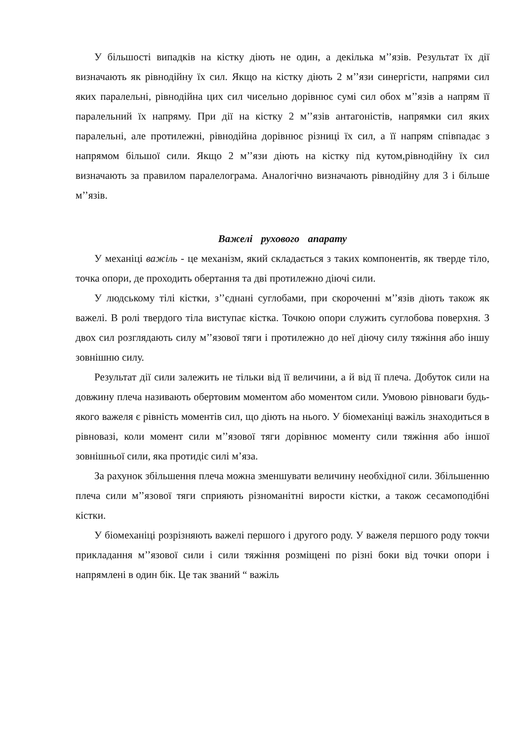У більшості випадків на кістку діють не один, а декілька м’’язів. Результат їх дії визначають як рівнодійну їх сил. Якщо на кістку діють 2 м’’язи синергісти, напрями сил яких паралельні, рівнодійна цих сил чисельно дорівнює сумі сил обох м’’язів а напрям її паралельний їх напряму. При дії на кістку 2 м’’язів антагоністів, напрямки сил яких паралельні, але протилежні, рівнодійна дорівнює різниці їх сил, а її напрям співпадає з напрямом більшої сили. Якщо 2 м’’язи діють на кістку під кутом,рівнодійну їх сил визначають за правилом паралелограма. Аналогічно визначають рівнодійну для 3 і більше м’’язів.
Важелі рухового апарату
У механіці важіль - це механізм, який складається з таких компонентів, як тверде тіло, точка опори, де проходить обертання та дві протилежно діючі сили.
У людському тілі кістки, з’’єднані суглобами, при скороченні м’’язів діють також як важелі. В ролі твердого тіла виступає кістка. Точкою опори служить суглобова поверхня. З двох сил розглядають силу м’’язової тяги і протилежно до неї діючу силу тяжіння або іншу зовнішню силу.
Результат дії сили залежить не тільки від її величини, а й від її плеча. Добуток сили на довжину плеча називають обертовим моментом або моментом сили. Умовою рівноваги будь-якого важеля є рівність моментів сил, що діють на нього. У біомеханіці важіль знаходиться в рівновазі, коли момент сили м’’язової тяги дорівнює моменту сили тяжіння або іншої зовнішньої сили, яка протидіє силі м’яза.
За рахунок збільшення плеча можна зменшувати величину необхідної сили. Збільшенню плеча сили м’’язової тяги сприяють різноманітні вирости кістки, а також сесамоподібні кістки.
У біомеханіці розрізняють важелі першого і другого роду. У важеля першого роду токчи прикладання м’’язової сили і сили тяжіння розміщені по різні боки від точки опори і напрямлені в один бік. Це так званий “ важіль